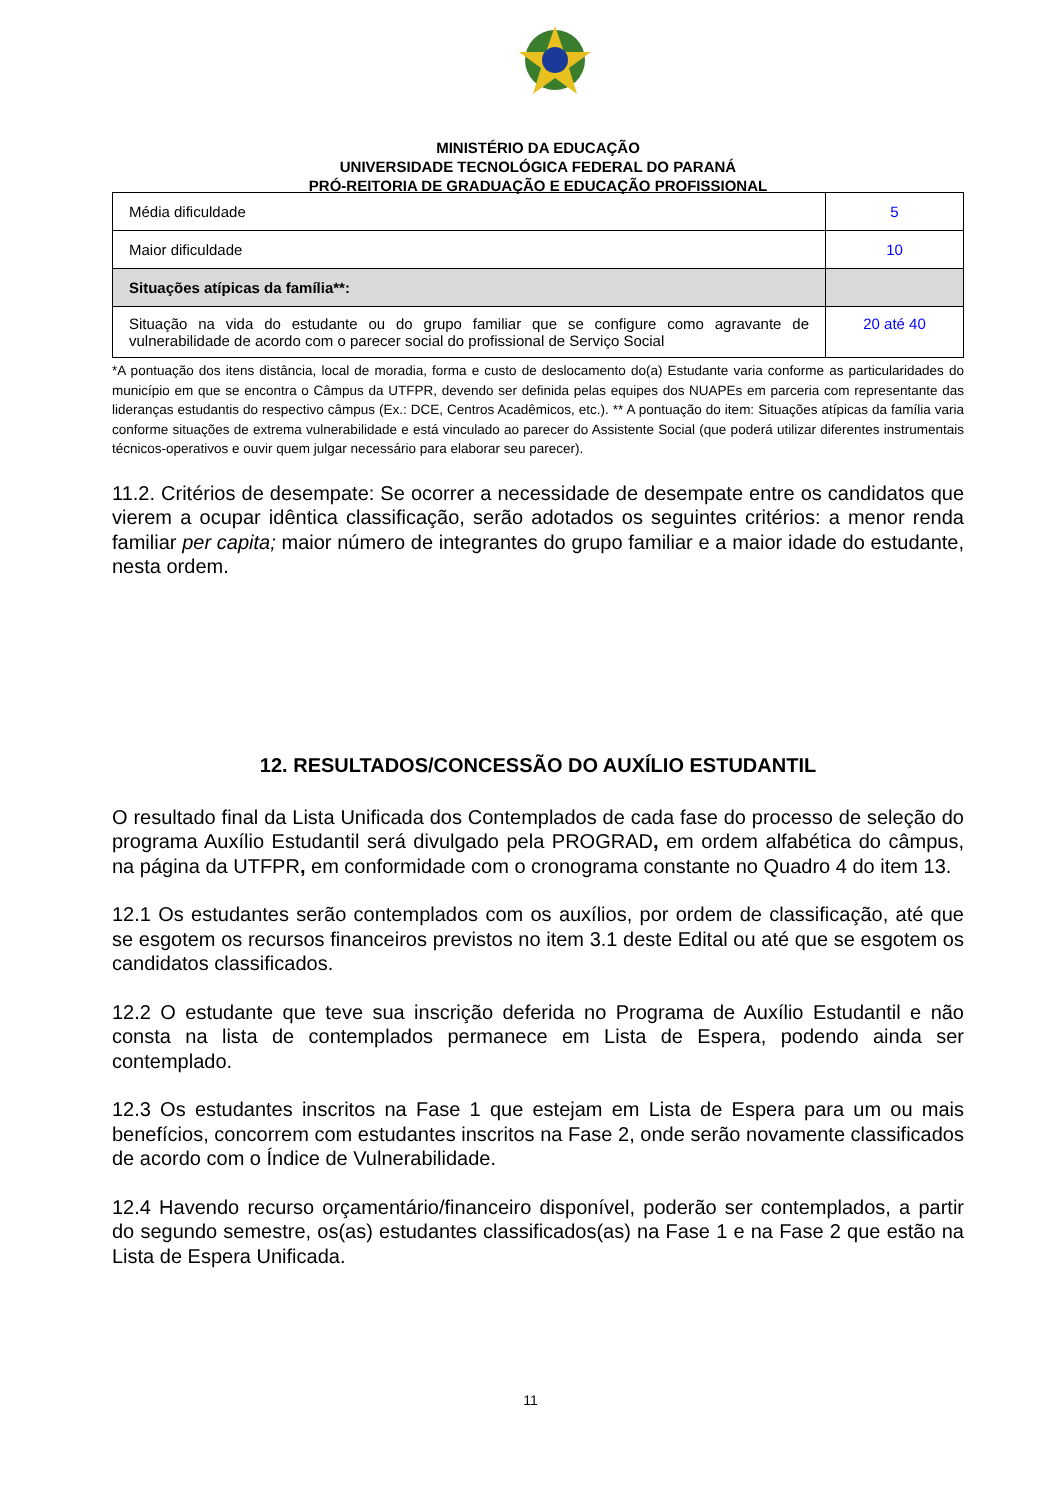MINISTÉRIO DA EDUCAÇÃO
UNIVERSIDADE TECNOLÓGICA FEDERAL DO PARANÁ
PRÓ-REITORIA DE GRADUAÇÃO E EDUCAÇÃO PROFISSIONAL
| Média dificuldade | 5 |
| Maior dificuldade | 10 |
| Situações atípicas da família**: | |
| Situação na vida do estudante ou do grupo familiar que se configure como agravante de vulnerabilidade de acordo com o parecer social do profissional de Serviço Social | 20 até 40 |
*A pontuação dos itens distância, local de moradia, forma e custo de deslocamento do(a) Estudante varia conforme as particularidades do município em que se encontra o Câmpus da UTFPR, devendo ser definida pelas equipes dos NUAPEs em parceria com representante das lideranças estudantis do respectivo câmpus (Ex.: DCE, Centros Acadêmicos, etc.). ** A pontuação do item: Situações atípicas da família varia conforme situações de extrema vulnerabilidade e está vinculado ao parecer do Assistente Social (que poderá utilizar diferentes instrumentais técnicos-operativos e ouvir quem julgar necessário para elaborar seu parecer).
11.2. Critérios de desempate: Se ocorrer a necessidade de desempate entre os candidatos que vierem a ocupar idêntica classificação, serão adotados os seguintes critérios: a menor renda familiar per capita; maior número de integrantes do grupo familiar e a maior idade do estudante, nesta ordem.
12. RESULTADOS/CONCESSÃO DO AUXÍLIO ESTUDANTIL
O resultado final da Lista Unificada dos Contemplados de cada fase do processo de seleção do programa Auxílio Estudantil será divulgado pela PROGRAD, em ordem alfabética do câmpus, na página da UTFPR, em conformidade com o cronograma constante no Quadro 4 do item 13.
12.1 Os estudantes serão contemplados com os auxílios, por ordem de classificação, até que se esgotem os recursos financeiros previstos no item 3.1 deste Edital ou até que se esgotem os candidatos classificados.
12.2 O estudante que teve sua inscrição deferida no Programa de Auxílio Estudantil e não consta na lista de contemplados permanece em Lista de Espera, podendo ainda ser contemplado.
12.3 Os estudantes inscritos na Fase 1 que estejam em Lista de Espera para um ou mais benefícios, concorrem com estudantes inscritos na Fase 2, onde serão novamente classificados de acordo com o Índice de Vulnerabilidade.
12.4 Havendo recurso orçamentário/financeiro disponível, poderão ser contemplados, a partir do segundo semestre, os(as) estudantes classificados(as) na Fase 1 e na Fase 2 que estão na Lista de Espera Unificada.
11